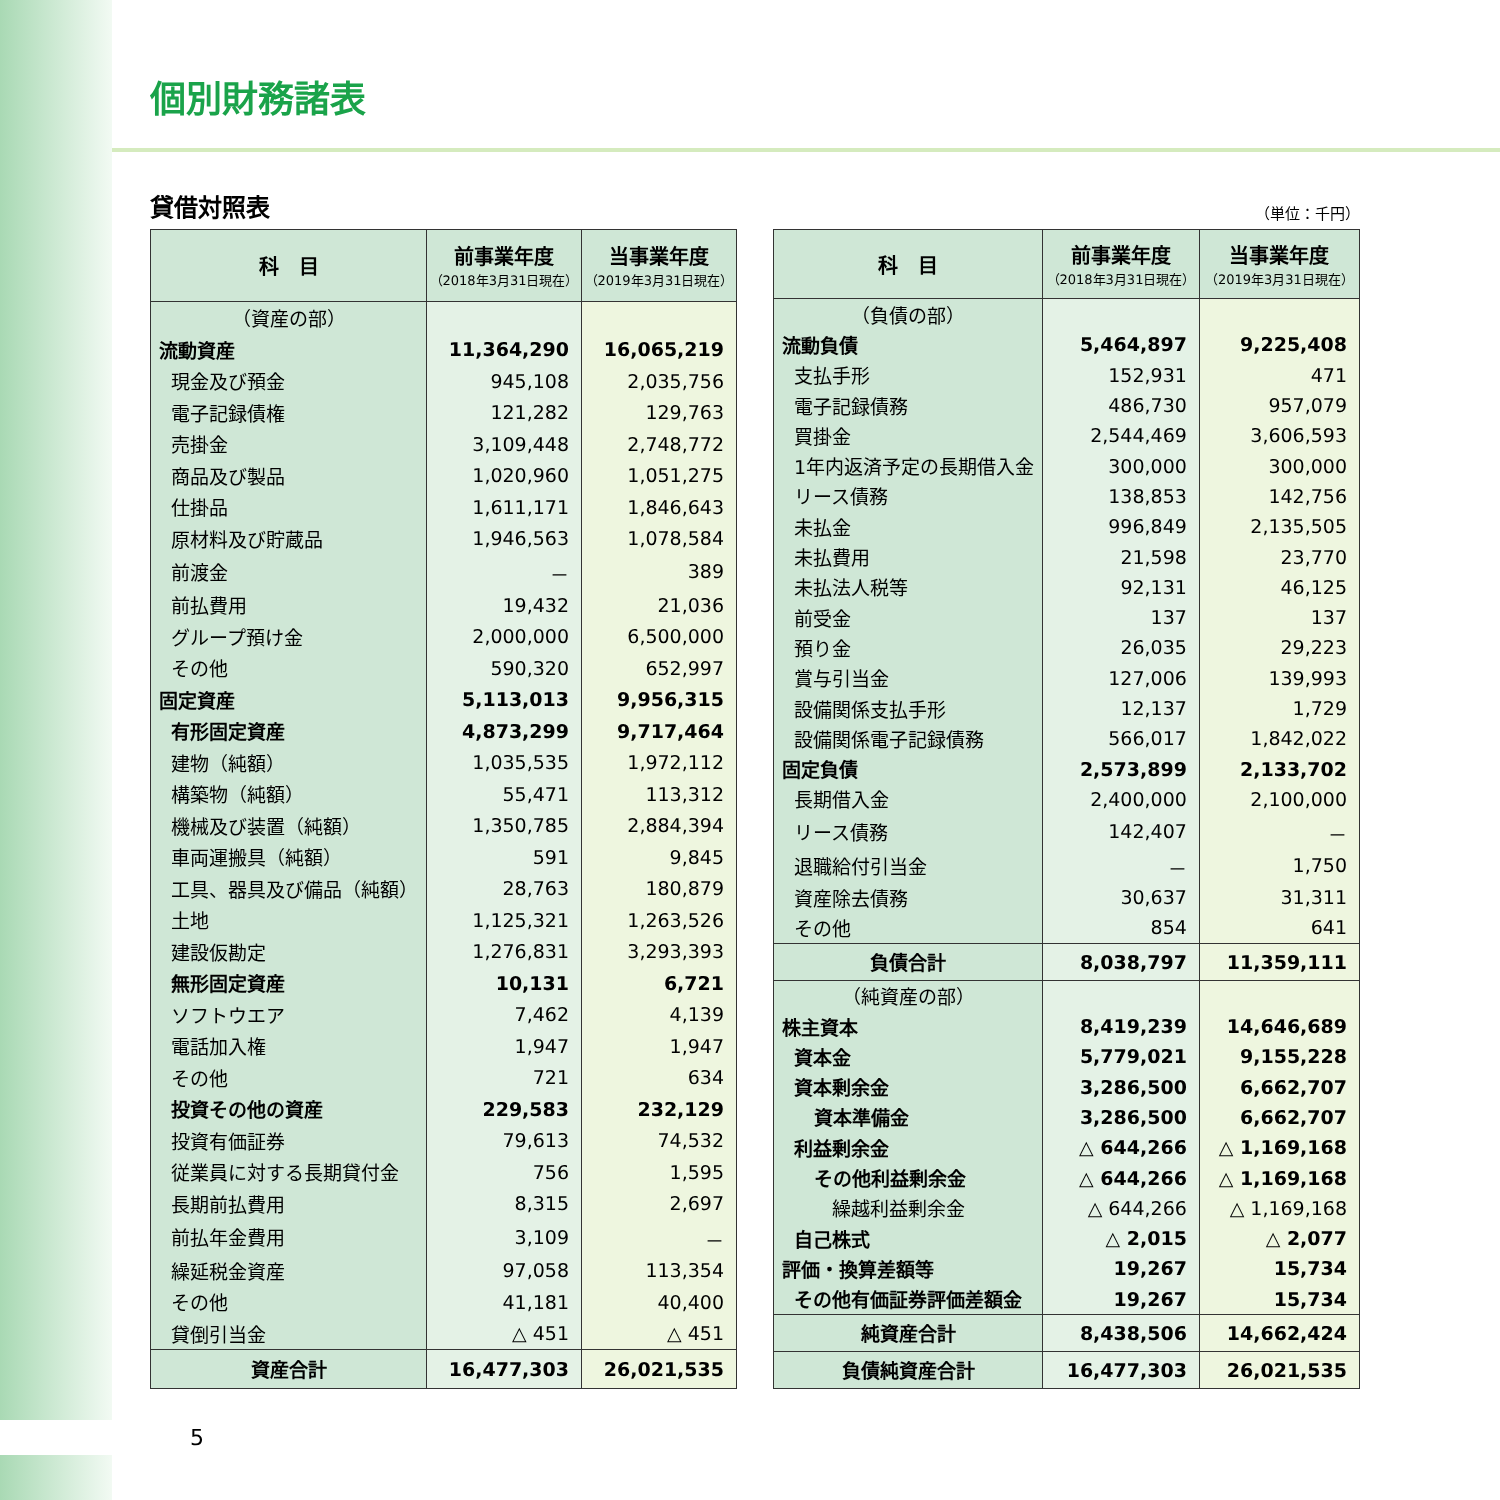個別財務諸表
貸借対照表 （単位：千円）
| 科 目 | 前事業年度 （2018年3月31日現在） | 当事業年度 （2019年3月31日現在） |
| --- | --- | --- |
| （資産の部） | | |
| 流動資産 | 11,364,290 | 16,065,219 |
| 現金及び預金 | 945,108 | 2,035,756 |
| 電子記録債権 | 121,282 | 129,763 |
| 売掛金 | 3,109,448 | 2,748,772 |
| 商品及び製品 | 1,020,960 | 1,051,275 |
| 仕掛品 | 1,611,171 | 1,846,643 |
| 原材料及び貯蔵品 | 1,946,563 | 1,078,584 |
| 前渡金 | － | 389 |
| 前払費用 | 19,432 | 21,036 |
| グループ預け金 | 2,000,000 | 6,500,000 |
| その他 | 590,320 | 652,997 |
| 固定資産 | 5,113,013 | 9,956,315 |
| 有形固定資産 | 4,873,299 | 9,717,464 |
| 建物（純額） | 1,035,535 | 1,972,112 |
| 構築物（純額） | 55,471 | 113,312 |
| 機械及び装置（純額） | 1,350,785 | 2,884,394 |
| 車両運搬具（純額） | 591 | 9,845 |
| 工具、器具及び備品（純額） | 28,763 | 180,879 |
| 土地 | 1,125,321 | 1,263,526 |
| 建設仮勘定 | 1,276,831 | 3,293,393 |
| 無形固定資産 | 10,131 | 6,721 |
| ソフトウエア | 7,462 | 4,139 |
| 電話加入権 | 1,947 | 1,947 |
| その他 | 721 | 634 |
| 投資その他の資産 | 229,583 | 232,129 |
| 投資有価証券 | 79,613 | 74,532 |
| 従業員に対する長期貸付金 | 756 | 1,595 |
| 長期前払費用 | 8,315 | 2,697 |
| 前払年金費用 | 3,109 | － |
| 繰延税金資産 | 97,058 | 113,354 |
| その他 | 41,181 | 40,400 |
| 貸倒引当金 | △ 451 | △ 451 |
| 資産合計 | 16,477,303 | 26,021,535 |
| 科 目 | 前事業年度 （2018年3月31日現在） | 当事業年度 （2019年3月31日現在） |
| --- | --- | --- |
| （負債の部） | | |
| 流動負債 | 5,464,897 | 9,225,408 |
| 支払手形 | 152,931 | 471 |
| 電子記録債務 | 486,730 | 957,079 |
| 買掛金 | 2,544,469 | 3,606,593 |
| 1年内返済予定の長期借入金 | 300,000 | 300,000 |
| リース債務 | 138,853 | 142,756 |
| 未払金 | 996,849 | 2,135,505 |
| 未払費用 | 21,598 | 23,770 |
| 未払法人税等 | 92,131 | 46,125 |
| 前受金 | 137 | 137 |
| 預り金 | 26,035 | 29,223 |
| 賞与引当金 | 127,006 | 139,993 |
| 設備関係支払手形 | 12,137 | 1,729 |
| 設備関係電子記録債務 | 566,017 | 1,842,022 |
| 固定負債 | 2,573,899 | 2,133,702 |
| 長期借入金 | 2,400,000 | 2,100,000 |
| リース債務 | 142,407 | － |
| 退職給付引当金 | － | 1,750 |
| 資産除去債務 | 30,637 | 31,311 |
| その他 | 854 | 641 |
| 負債合計 | 8,038,797 | 11,359,111 |
| （純資産の部） | | |
| 株主資本 | 8,419,239 | 14,646,689 |
| 資本金 | 5,779,021 | 9,155,228 |
| 資本剰余金 | 3,286,500 | 6,662,707 |
| 資本準備金 | 3,286,500 | 6,662,707 |
| 利益剰余金 | △ 644,266 | △ 1,169,168 |
| その他利益剰余金 | △ 644,266 | △ 1,169,168 |
| 繰越利益剰余金 | △ 644,266 | △ 1,169,168 |
| 自己株式 | △ 2,015 | △ 2,077 |
| 評価・換算差額等 | 19,267 | 15,734 |
| その他有価証券評価差額金 | 19,267 | 15,734 |
| 純資産合計 | 8,438,506 | 14,662,424 |
| 負債純資産合計 | 16,477,303 | 26,021,535 |
5